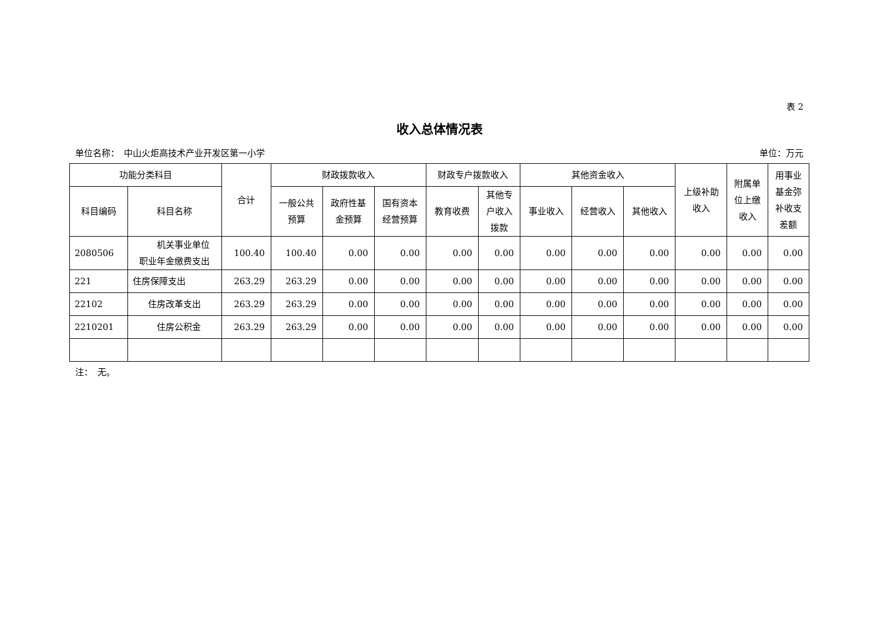表 2
收入总体情况表
单位名称：　中山火炬高技术产业开发区第一小学 单位：万元
| 功能分类科目 | | 合计 | 财政拨款收入 | | | 财政专户拨款收入 | | 其他资金收入 | | | 上级补助 收入 | 附属单 位上缴 收入 | 用事业 基金弥 补收支 差额 |
| --- | --- | --- | --- | --- | --- | --- | --- | --- | --- | --- | --- | --- | --- |
| 科目编码 | 科目名称 | | 一般公共 预算 | 政府性基 金预算 | 国有资本 经营预算 | 教育收费 | 其他专 户收入 拨款 | 事业收入 | 经营收入 | 其他收入 | | | |
| 2080506 | 机关事业单位 职业年金缴费支出 | 100.40 | 100.40 | 0.00 | 0.00 | 0.00 | 0.00 | 0.00 | 0.00 | 0.00 | 0.00 | 0.00 | 0.00 |
| 221 | 住房保障支出 | 263.29 | 263.29 | 0.00 | 0.00 | 0.00 | 0.00 | 0.00 | 0.00 | 0.00 | 0.00 | 0.00 | 0.00 |
| 22102 | 住房改革支出 | 263.29 | 263.29 | 0.00 | 0.00 | 0.00 | 0.00 | 0.00 | 0.00 | 0.00 | 0.00 | 0.00 | 0.00 |
| 2210201 | 住房公积金 | 263.29 | 263.29 | 0.00 | 0.00 | 0.00 | 0.00 | 0.00 | 0.00 | 0.00 | 0.00 | 0.00 | 0.00 |
注：　无。